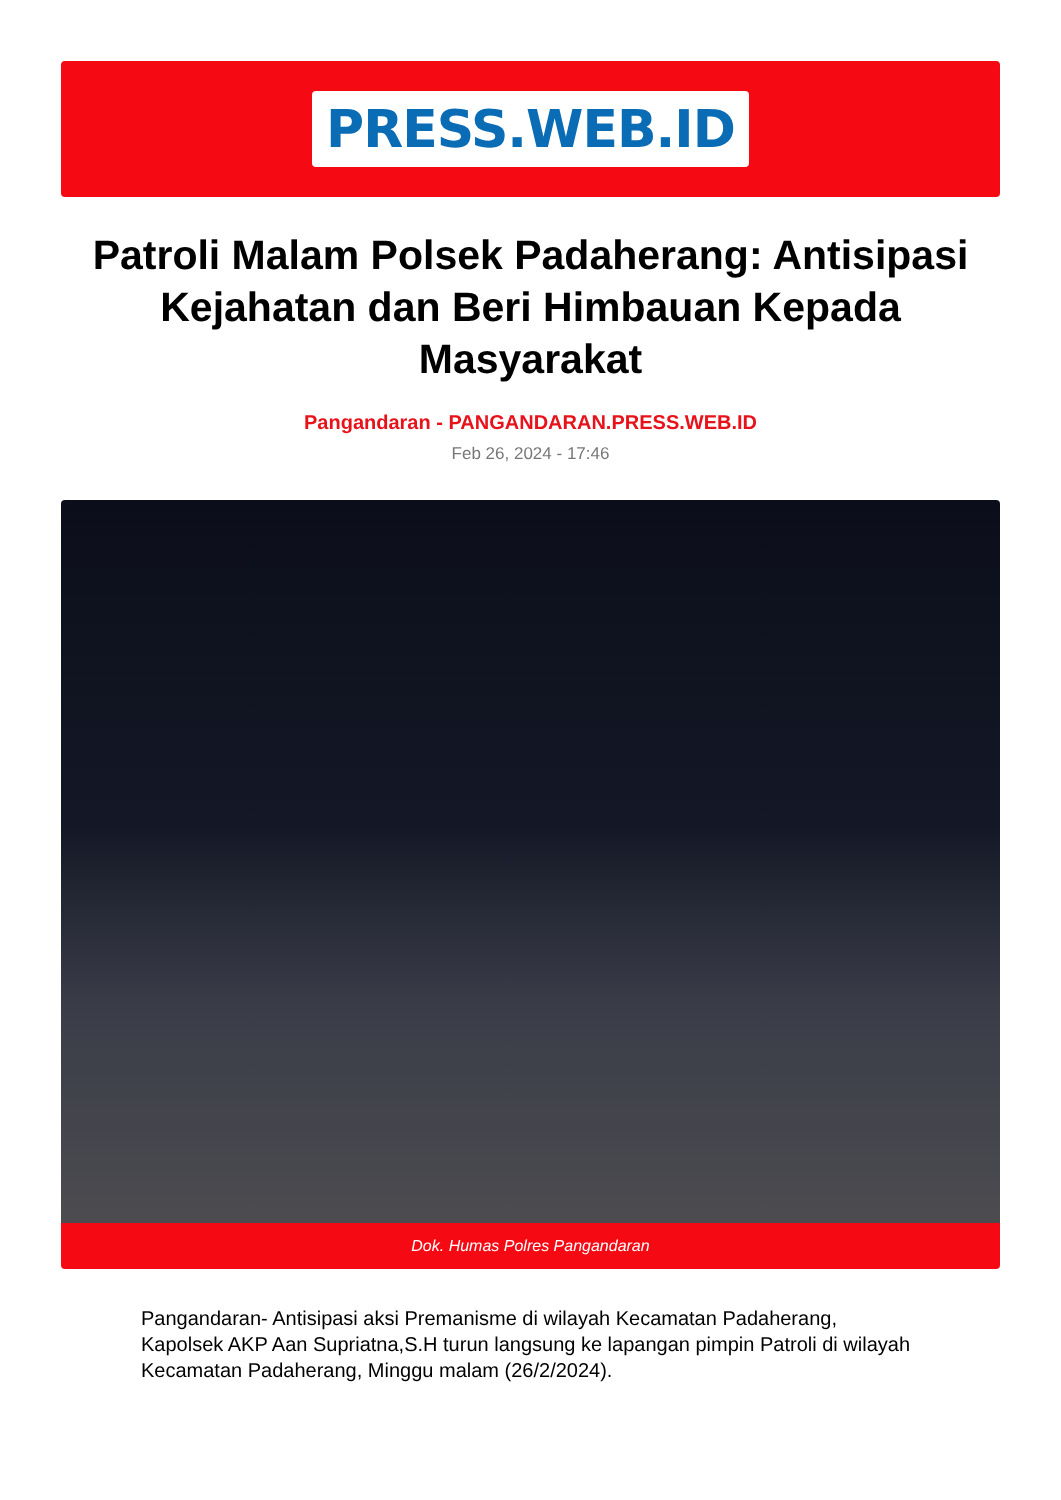PRESS.WEB.ID
Patroli Malam Polsek Padaherang: Antisipasi Kejahatan dan Beri Himbauan Kepada Masyarakat
Pangandaran - PANGANDARAN.PRESS.WEB.ID
Feb 26, 2024 - 17:46
Dok. Humas Polres Pangandaran
Pangandaran- Antisipasi aksi Premanisme di wilayah Kecamatan Padaherang, Kapolsek AKP Aan Supriatna,S.H turun langsung ke lapangan pimpin Patroli di wilayah Kecamatan Padaherang, Minggu malam (26/2/2024).